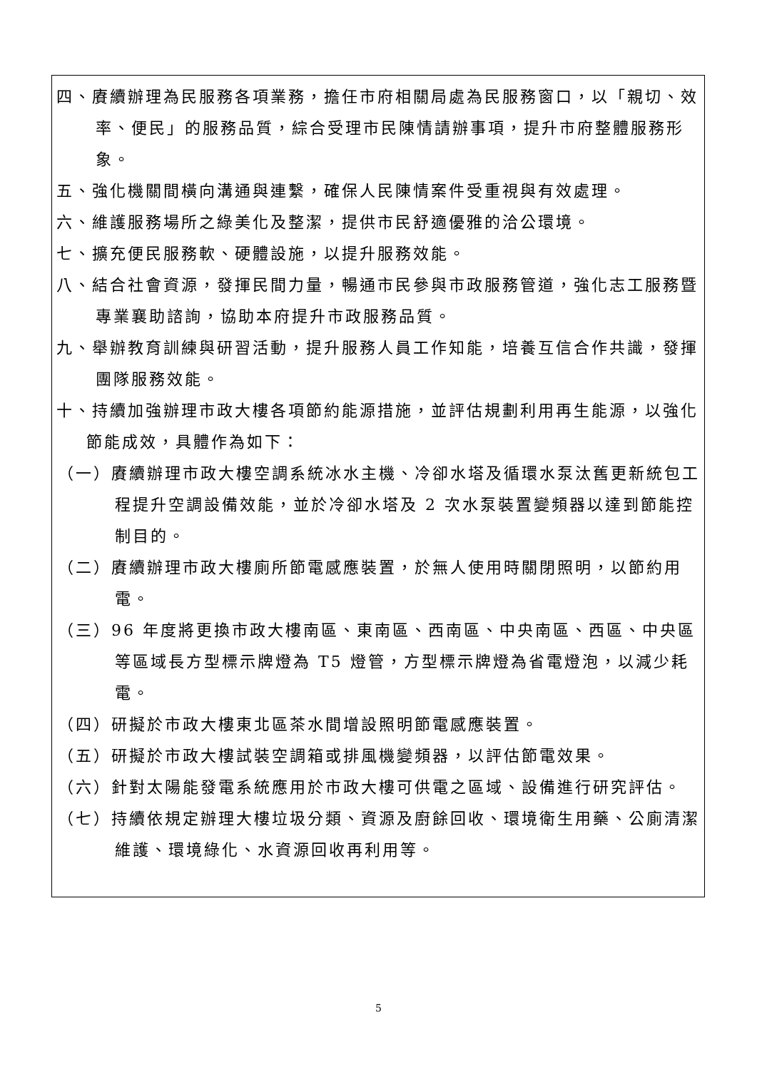四、賡續辦理為民服務各項業務，擔任市府相關局處為民服務窗口，以「親切、效率、便民」的服務品質，綜合受理市民陳情請辦事項，提升市府整體服務形象。
五、強化機關間橫向溝通與連繫，確保人民陳情案件受重視與有效處理。
六、維護服務場所之綠美化及整潔，提供市民舒適優雅的洽公環境。
七、擴充便民服務軟、硬體設施，以提升服務效能。
八、結合社會資源，發揮民間力量，暢通市民參與市政服務管道，強化志工服務暨專業襄助諮詢，協助本府提升市政服務品質。
九、舉辦教育訓練與研習活動，提升服務人員工作知能，培養互信合作共識，發揮團隊服務效能。
十、持續加強辦理市政大樓各項節約能源措施，並評估規劃利用再生能源，以強化節能成效，具體作為如下：
（一）賡續辦理市政大樓空調系統冰水主機、冷卻水塔及循環水泵汰舊更新統包工程提升空調設備效能，並於冷卻水塔及 2 次水泵裝置變頻器以達到節能控制目的。
（二）賡續辦理市政大樓廁所節電感應裝置，於無人使用時關閉照明，以節約用電。
（三）96 年度將更換市政大樓南區、東南區、西南區、中央南區、西區、中央區等區域長方型標示牌燈為 T5 燈管，方型標示牌燈為省電燈泡，以減少耗電。
（四）研擬於市政大樓東北區茶水間增設照明節電感應裝置。
（五）研擬於市政大樓試裝空調箱或排風機變頻器，以評估節電效果。
（六）針對太陽能發電系統應用於市政大樓可供電之區域、設備進行研究評估。
（七）持續依規定辦理大樓垃圾分類、資源及廚餘回收、環境衛生用藥、公廁清潔維護、環境綠化、水資源回收再利用等。
5